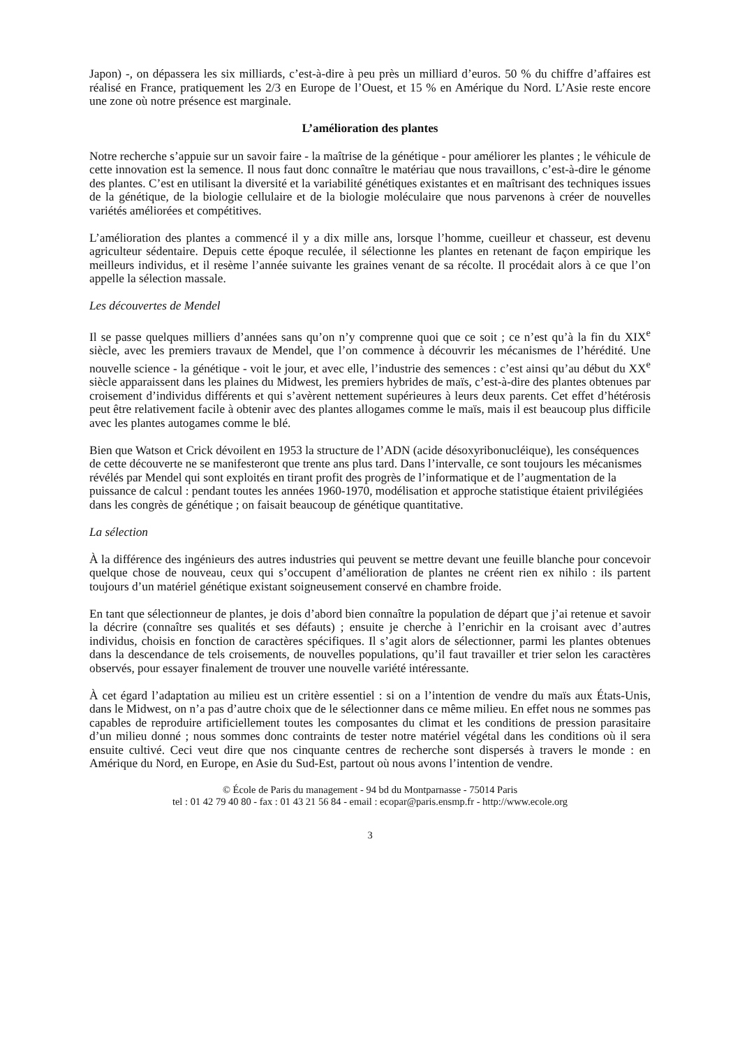Japon) -, on dépassera les six milliards, c’est-à-dire à peu près un milliard d’euros. 50 % du chiffre d’affaires est réalisé en France, pratiquement les 2/3 en Europe de l’Ouest, et 15 % en Amérique du Nord. L’Asie reste encore une zone où notre présence est marginale.
L’amélioration des plantes
Notre recherche s’appuie sur un savoir faire - la maîtrise de la génétique - pour améliorer les plantes ; le véhicule de cette innovation est la semence. Il nous faut donc connaître le matériau que nous travaillons, c’est-à-dire le génome des plantes. C’est en utilisant la diversité et la variabilité génétiques existantes et en maîtrisant des techniques issues de la génétique, de la biologie cellulaire et de la biologie moléculaire que nous parvenons à créer de nouvelles variétés améliorées et compétitives.
L’amélioration des plantes a commencé il y a dix mille ans, lorsque l’homme, cueilleur et chasseur, est devenu agriculteur sédentaire. Depuis cette époque reculée, il sélectionne les plantes en retenant de façon empirique les meilleurs individus, et il resème l’année suivante les graines venant de sa récolte. Il procédait alors à ce que l’on appelle la sélection massale.
Les découvertes de Mendel
Il se passe quelques milliers d’années sans qu’on n’y comprenne quoi que ce soit ; ce n’est qu’à la fin du XIX<sup>e</sup> siècle, avec les premiers travaux de Mendel, que l’on commence à découvrir les mécanismes de l’hérédité. Une nouvelle science - la génétique - voit le jour, et avec elle, l’industrie des semences : c’est ainsi qu’au début du XX<sup>e</sup> siècle apparaissent dans les plaines du Midwest, les premiers hybrides de maïs, c’est-à-dire des plantes obtenues par croisement d’individus différents et qui s’avèrent nettement supérieures à leurs deux parents. Cet effet d’hétérosis peut être relativement facile à obtenir avec des plantes allogames comme le maïs, mais il est beaucoup plus difficile avec les plantes autogames comme le blé.
Bien que Watson et Crick dévoilent en 1953 la structure de l’ADN (acide désoxyribonucléique), les conséquences de cette découverte ne se manifesteront que trente ans plus tard. Dans l’intervalle, ce sont toujours les mécanismes révélés par Mendel qui sont exploités en tirant profit des progrès de l’informatique et de l’augmentation de la puissance de calcul : pendant toutes les années 1960-1970, modélisation et approche statistique étaient privilégiées dans les congrès de génétique ; on faisait beaucoup de génétique quantitative.
La sélection
À la différence des ingénieurs des autres industries qui peuvent se mettre devant une feuille blanche pour concevoir quelque chose de nouveau, ceux qui s’occupent d’amélioration de plantes ne créent rien ex nihilo : ils partent toujours d’un matériel génétique existant soigneusement conservé en chambre froide.
En tant que sélectionneur de plantes, je dois d’abord bien connaître la population de départ que j’ai retenue et savoir la décrire (connaître ses qualités et ses défauts) ; ensuite je cherche à l’enrichir en la croisant avec d’autres individus, choisis en fonction de caractères spécifiques. Il s’agit alors de sélectionner, parmi les plantes obtenues dans la descendance de tels croisements, de nouvelles populations, qu’il faut travailler et trier selon les caractères observés, pour essayer finalement de trouver une nouvelle variété intéressante.
À cet égard l’adaptation au milieu est un critère essentiel : si on a l’intention de vendre du maïs aux États-Unis, dans le Midwest, on n’a pas d’autre choix que de le sélectionner dans ce même milieu. En effet nous ne sommes pas capables de reproduire artificiellement toutes les composantes du climat et les conditions de pression parasitaire d’un milieu donné ; nous sommes donc contraints de tester notre matériel végétal dans les conditions où il sera ensuite cultivé. Ceci veut dire que nos cinquante centres de recherche sont dispersés à travers le monde : en Amérique du Nord, en Europe, en Asie du Sud-Est, partout où nous avons l’intention de vendre.
© École de Paris du management - 94 bd du Montparnasse - 75014 Paris
tel : 01 42 79 40 80 - fax : 01 43 21 56 84 - email : ecopar@paris.ensmp.fr - http://www.ecole.org
3